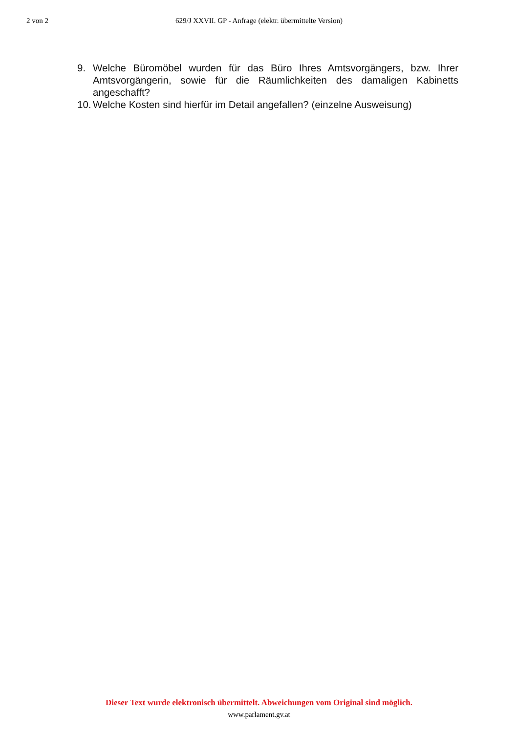2 von 2 629/J XXVII. GP - Anfrage (elektr. übermittelte Version)
9. Welche Büromöbel wurden für das Büro Ihres Amtsvorgängers, bzw. Ihrer Amtsvorgängerin, sowie für die Räumlichkeiten des damaligen Kabinetts angeschafft?
10. Welche Kosten sind hierfür im Detail angefallen? (einzelne Ausweisung)
Dieser Text wurde elektronisch übermittelt. Abweichungen vom Original sind möglich.
www.parlament.gv.at